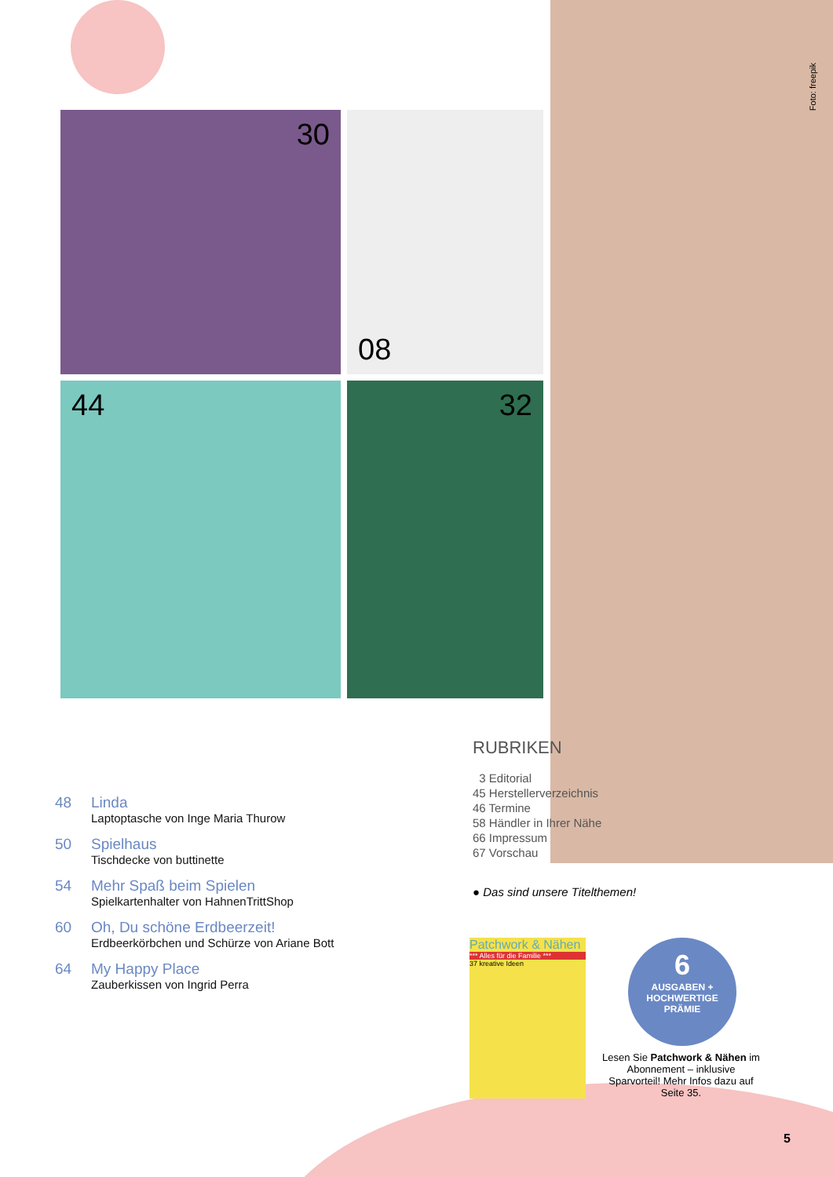Foto: freepik
30
08
44
32
48 Linda
Laptoptasche von Inge Maria Thurow
50 Spielhaus
Tischdecke von buttinette
54 Mehr Spaß beim Spielen
Spielkartenhalter von HahnenTrittShop
60 Oh, Du schöne Erdbeerzeit!
Erdbeerkörbchen und Schürze von Ariane Bott
64 My Happy Place
Zauberkissen von Ingrid Perra
RUBRIKEN
3 Editorial
45 Herstellerverzeichnis
46 Termine
58 Händler in Ihrer Nähe
66 Impressum
67 Vorschau
● Das sind unsere Titelthemen!
Patchwork & Nähen
*** Alles für die Familie ***
37 kreative Ideen
6
AUSGABEN +
HOCHWERTIGE
PRÄMIE
Lesen Sie Patchwork & Nähen im Abonnement – inklusive Sparvorteil! Mehr Infos dazu auf Seite 35.
5